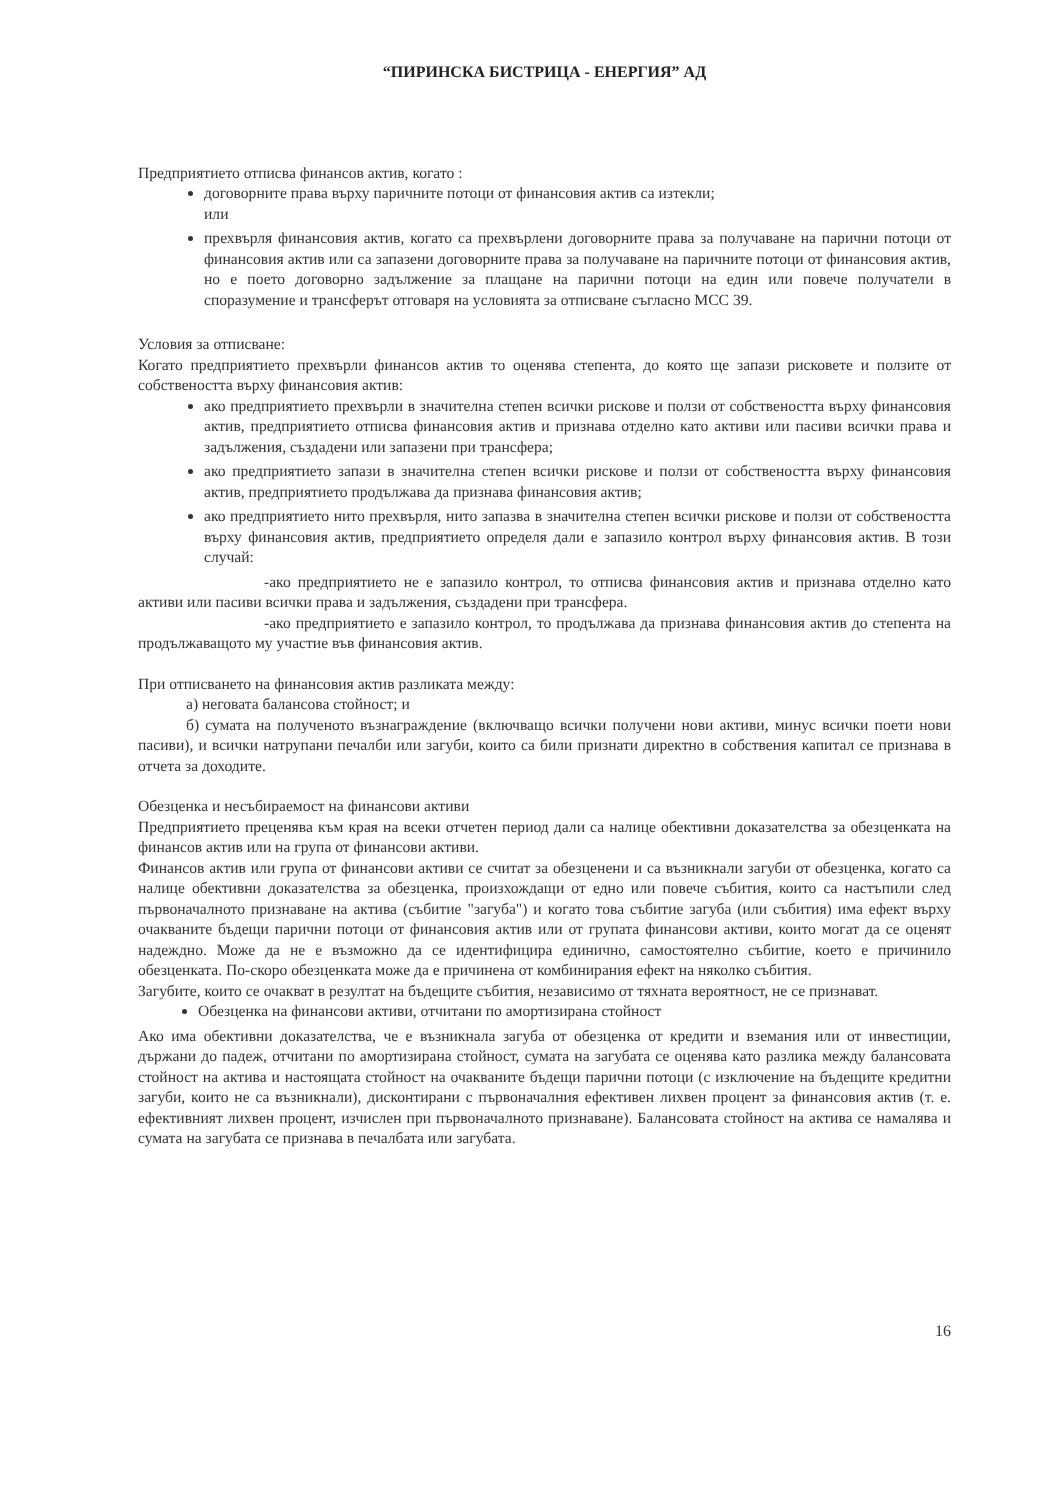“ПИРИНСКА БИСТРИЦА - ЕНЕРГИЯ” АД
Предприятието отписва финансов актив, когато :
договорните права върху паричните потоци от финансовия актив са изтекли;
или
прехвърля финансовия актив, когато са прехвърлени договорните права за получаване на парични потоци от финансовия актив или са запазени договорните права за получаване на паричните потоци от финансовия актив, но е поето договорно задължение за плащане на парични потоци на един или повече получатели в споразумение и трансферът отговаря на условията за отписване съгласно МСС 39.
Условия за отписване:
Когато предприятието прехвърли финансов актив то оценява степента, до която ще запази рисковете и ползите от собствеността върху финансовия актив:
ако предприятието прехвърли в значителна степен всички рискове и ползи от собствеността върху финансовия актив, предприятието отписва финансовия актив и признава отделно като активи или пасиви всички права и задължения, създадени или запазени при трансфера;
ако предприятието запази в значителна степен всички рискове и ползи от собствеността върху финансовия актив, предприятието продължава да признава финансовия актив;
ако предприятието нито прехвърля, нито запазва в значителна степен всички рискове и ползи от собствеността върху финансовия актив, предприятието определя дали е запазило контрол върху финансовия актив. В този случай:
-ако предприятието не е запазило контрол, то отписва финансовия актив и признава отделно като активи или пасиви всички права и задължения, създадени при трансфера.
-ако предприятието е запазило контрол, то продължава да признава финансовия актив до степента на продължаващото му участие във финансовия актив.
При отписването на финансовия актив разликата между:
а) неговата балансова стойност; и
б) сумата на полученото възнаграждение (включващо всички получени нови активи, минус всички поети нови пасиви), и всички натрупани печалби или загуби, които са били признати директно в собствения капитал се признава в отчета за доходите.
Обезценка и несъбираемост на финансови активи
Предприятието преценява към края на всеки отчетен период дали са налице обективни доказателства за обезценката на финансов актив или на група от финансови активи.
Финансов актив или група от финансови активи се считат за обезценени и са възникнали загуби от обезценка, когато са налице обективни доказателства за обезценка, произхождащи от едно или повече събития, които са настъпили след първоначалното признаване на актива (събитие "загуба") и когато това събитие загуба (или събития) има ефект върху очакваните бъдещи парични потоци от финансовия актив или от групата финансови активи, които могат да се оценят надеждно. Може да не е възможно да се идентифицира единично, самостоятелно събитие, което е причинило обезценката. По-скоро обезценката може да е причинена от комбинирания ефект на няколко събития.
Загубите, които се очакват в резултат на бъдещите събития, независимо от тяхната вероятност, не се признават.
Обезценка на финансови активи, отчитани по амортизирана стойност
Ако има обективни доказателства, че е възникнала загуба от обезценка от кредити и вземания или от инвестиции, държани до падеж, отчитани по амортизирана стойност, сумата на загубата се оценява като разлика между балансовата стойност на актива и настоящата стойност на очакваните бъдещи парични потоци (с изключение на бъдещите кредитни загуби, които не са възникнали), дисконтирани с първоначалния ефективен лихвен процент за финансовия актив (т. е. ефективният лихвен процент, изчислен при първоначалното признаване). Балансовата стойност на актива се намалява и сумата на загубата се признава в печалбата или загубата.
16